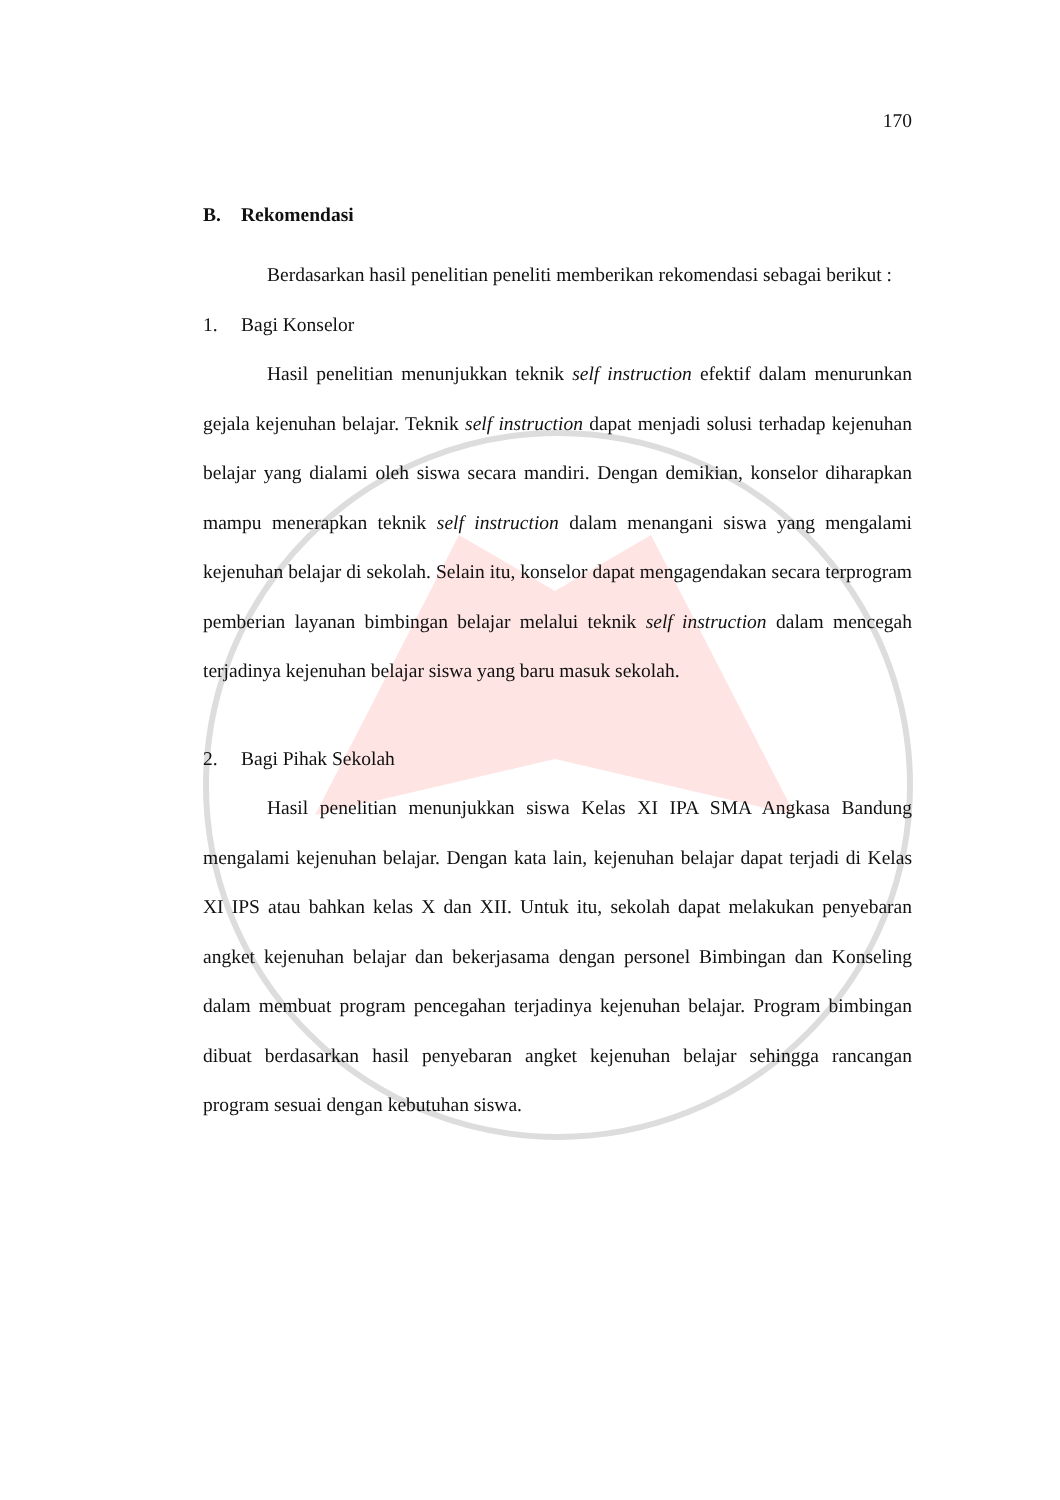170
B. Rekomendasi
Berdasarkan hasil penelitian peneliti memberikan rekomendasi sebagai berikut :
1. Bagi Konselor
Hasil penelitian menunjukkan teknik self instruction efektif dalam menurunkan gejala kejenuhan belajar. Teknik self instruction dapat menjadi solusi terhadap kejenuhan belajar yang dialami oleh siswa secara mandiri. Dengan demikian, konselor diharapkan mampu menerapkan teknik self instruction dalam menangani siswa yang mengalami kejenuhan belajar di sekolah. Selain itu, konselor dapat mengagendakan secara terprogram pemberian layanan bimbingan belajar melalui teknik self instruction dalam mencegah terjadinya kejenuhan belajar siswa yang baru masuk sekolah.
2. Bagi Pihak Sekolah
Hasil penelitian menunjukkan siswa Kelas XI IPA SMA Angkasa Bandung mengalami kejenuhan belajar. Dengan kata lain, kejenuhan belajar dapat terjadi di Kelas XI IPS atau bahkan kelas X dan XII. Untuk itu, sekolah dapat melakukan penyebaran angket kejenuhan belajar dan bekerjasama dengan personel Bimbingan dan Konseling dalam membuat program pencegahan terjadinya kejenuhan belajar. Program bimbingan dibuat berdasarkan hasil penyebaran angket kejenuhan belajar sehingga rancangan program sesuai dengan kebutuhan siswa.